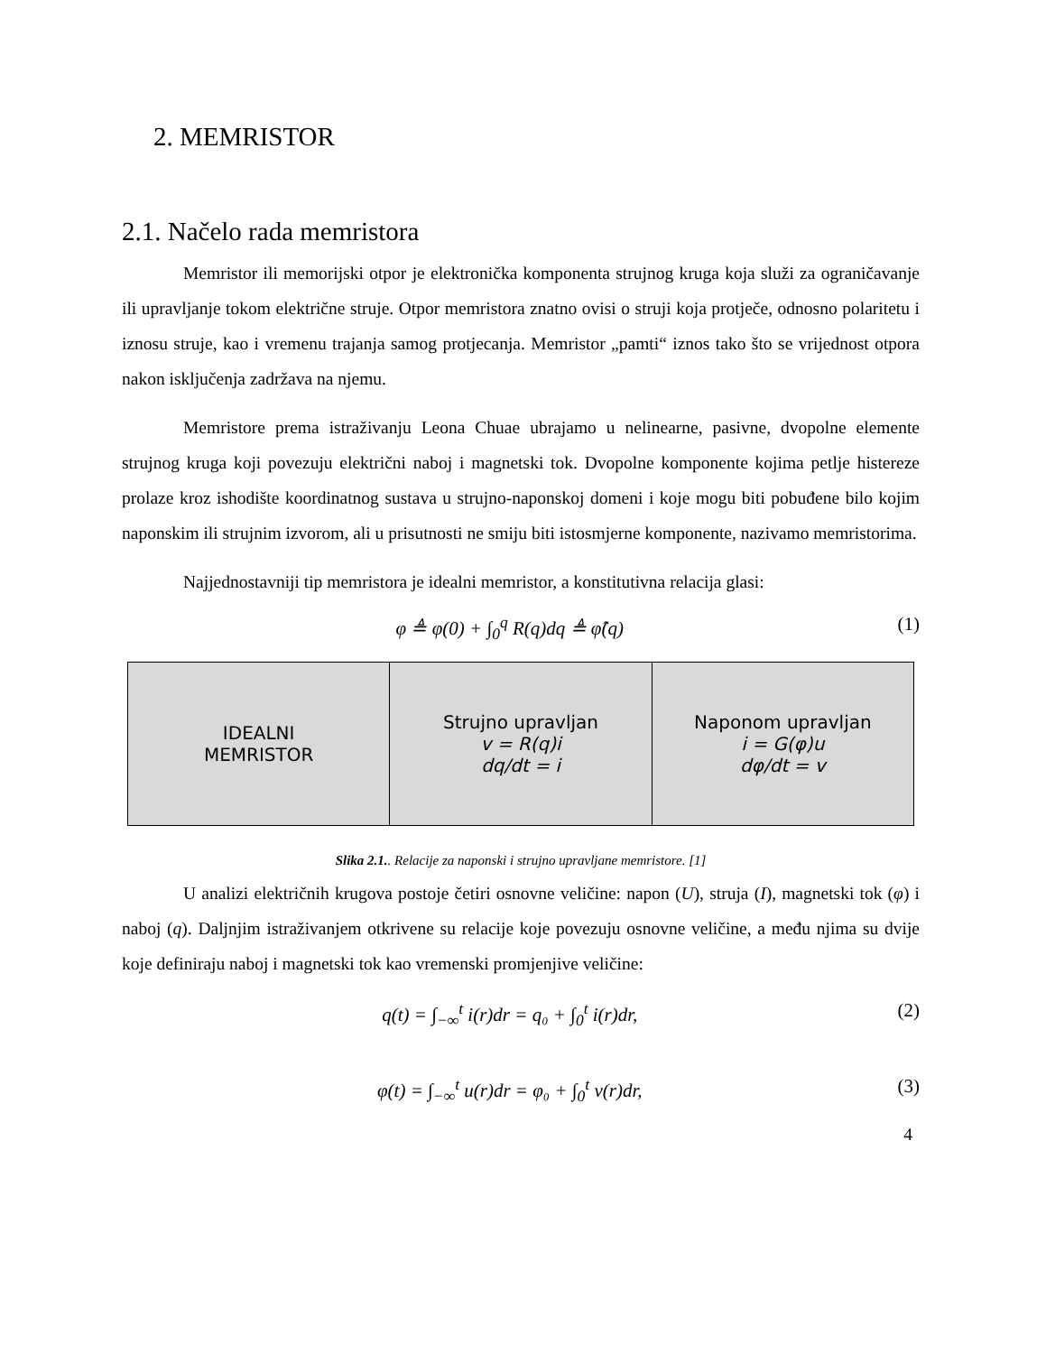2. MEMRISTOR
2.1. Načelo rada memristora
Memristor ili memorijski otpor je elektronička komponenta strujnog kruga koja služi za ograničavanje ili upravljanje tokom električne struje. Otpor memristora znatno ovisi o struji koja protječe, odnosno polaritetu i iznosu struje, kao i vremenu trajanja samog protjecanja. Memristor „pamti“ iznos tako što se vrijednost otpora nakon isključenja zadržava na njemu.
Memristore prema istraživanju Leona Chuae ubrajamo u nelinearne, pasivne, dvopolne elemente strujnog kruga koji povezuju električni naboj i magnetski tok. Dvopolne komponente kojima petlje histereze prolaze kroz ishodište koordinatnog sustava u strujno-naponskoj domeni i koje mogu biti pobuđene bilo kojim naponskim ili strujnim izvorom, ali u prisutnosti ne smiju biti istosmjerne komponente, nazivamo memristorima.
Najjednostavniji tip memristora je idealni memristor, a konstitutivna relacija glasi:
φ ≜ φ(0) + ∫<sub>0</sub><sup>q</sup> R(q)dq ≜ φ̂(q) (1)
| IDEALNI MEMRISTOR | Strujno upravljan v = R(q)i dq/dt = i | Naponom upravljan i = G(φ)u dφ/dt = v |
Slika 2.1.. Relacije za naponski i strujno upravljane memristore. [1]
U analizi električnih krugova postoje četiri osnovne veličine: napon (U), struja (I), magnetski tok (φ) i naboj (q). Daljnjim istraživanjem otkrivene su relacije koje povezuju osnovne veličine, a među njima su dvije koje definiraju naboj i magnetski tok kao vremenski promjenjive veličine:
q(t) = ∫<sub>−∞</sub><sup>t</sup> i(r)dr = q₀ + ∫<sub>0</sub><sup>t</sup> i(r)dr, (2)
φ(t) = ∫<sub>−∞</sub><sup>t</sup> u(r)dr = φ₀ + ∫<sub>0</sub><sup>t</sup> v(r)dr, (3)
4